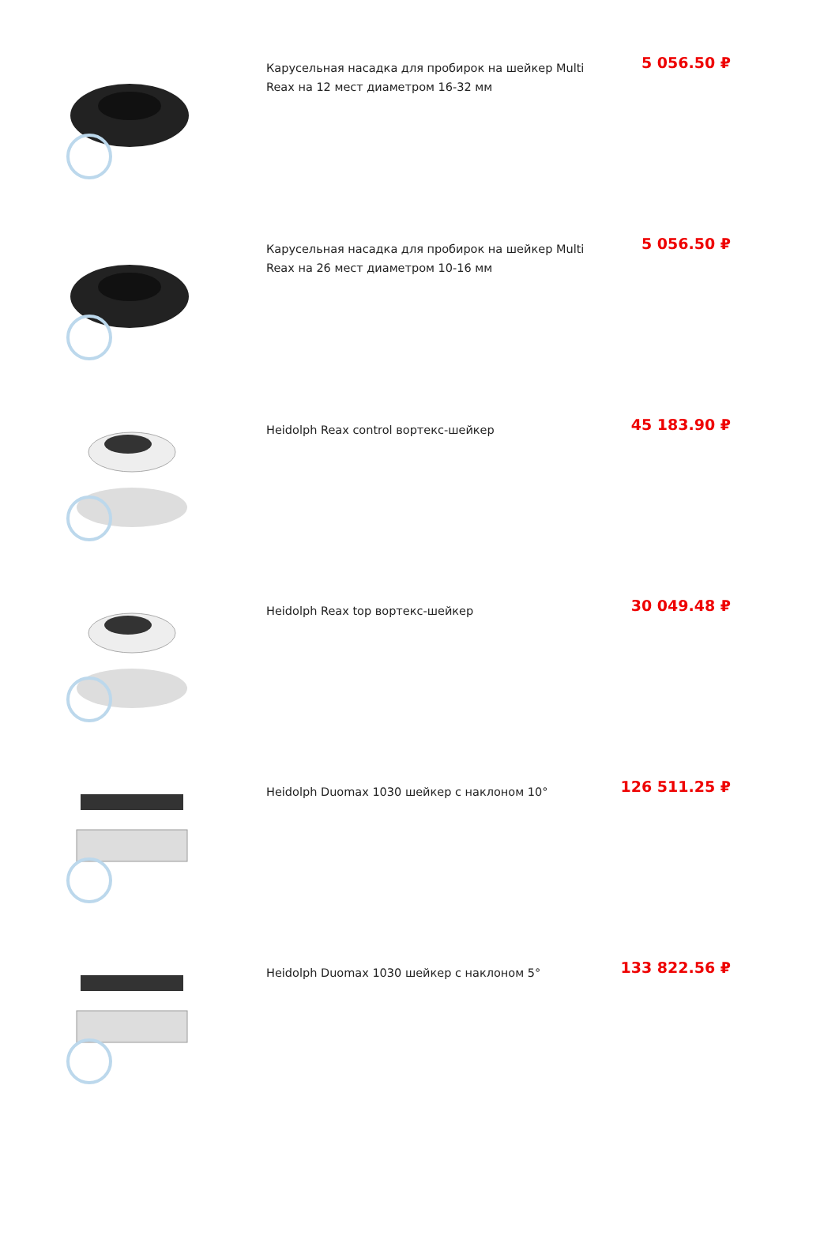Карусельная насадка для пробирок на шейкер Multi Reax на 12 мест диаметром 16-32 мм
5 056.50 ₽
Карусельная насадка для пробирок на шейкер Multi Reax на 26 мест диаметром 10-16 мм
5 056.50 ₽
Heidolph Reax control вортекс-шейкер
45 183.90 ₽
Heidolph Reax top вортекс-шейкер
30 049.48 ₽
Heidolph Duomax 1030 шейкер с наклоном 10°
126 511.25 ₽
Heidolph Duomax 1030 шейкер с наклоном 5°
133 822.56 ₽